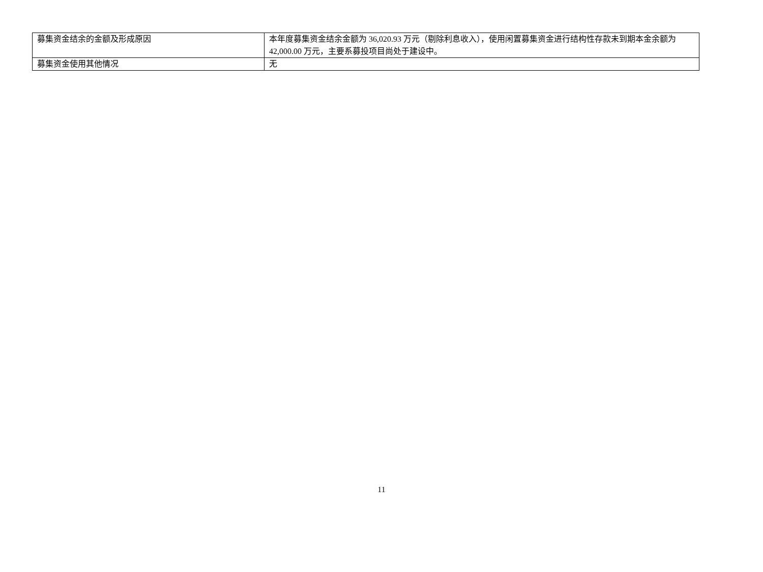| 募集资金结余的金额及形成原因 | 本年度募集资金结余金额为 36,020.93 万元（剔除利息收入），使用闲置募集资金进行结构性存款未到期本金余额为 42,000.00 万元，主要系募投项目尚处于建设中。 |
| 募集资金使用其他情况 | 无 |
11